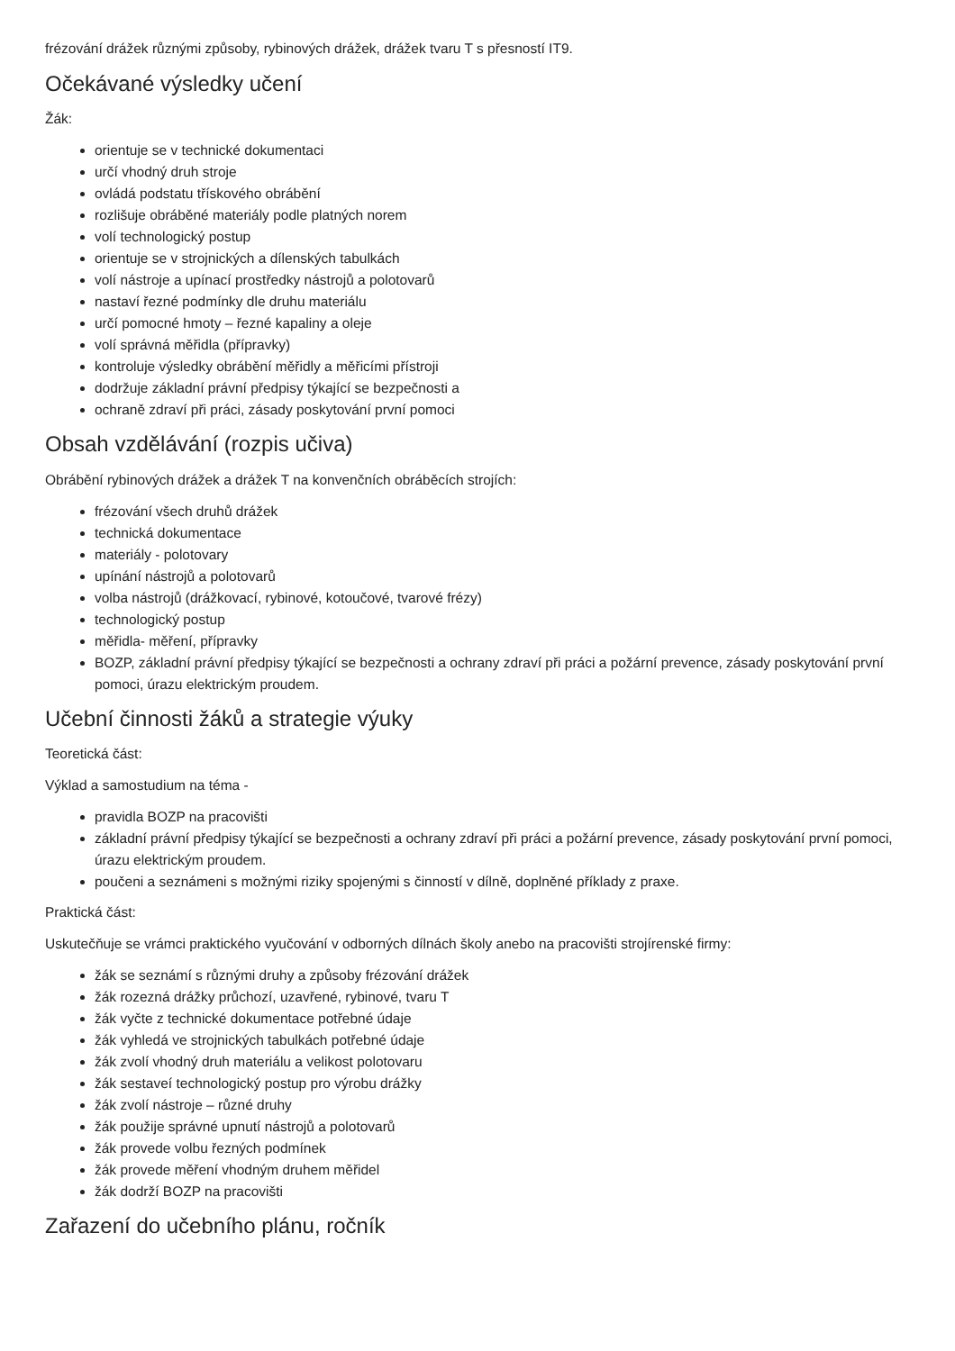frézování drážek různými způsoby, rybinových drážek, drážek tvaru T s přesností IT9.
Očekávané výsledky učení
Žák:
orientuje se v technické dokumentaci
určí vhodný druh stroje
ovládá podstatu třískového obrábění
rozlišuje obráběné materiály podle platných norem
volí technologický postup
orientuje se v strojnických a dílenských tabulkách
volí nástroje a upínací prostředky nástrojů a polotovarů
nastaví řezné podmínky dle druhu materiálu
určí pomocné hmoty – řezné kapaliny a oleje
volí správná měřidla (přípravky)
kontroluje výsledky obrábění měřidly a měřicími přístroji
dodržuje základní právní předpisy týkající se bezpečnosti a
ochraně zdraví při práci, zásady poskytování první pomoci
Obsah vzdělávání (rozpis učiva)
Obrábění rybinových drážek a drážek T na konvenčních obráběcích strojích:
frézování všech druhů drážek
technická dokumentace
materiály - polotovary
upínání nástrojů a polotovarů
volba nástrojů (drážkovací, rybinové, kotoučové, tvarové frézy)
technologický postup
měřidla- měření, přípravky
BOZP, základní právní předpisy týkající se bezpečnosti a ochrany zdraví při práci a požární prevence, zásady poskytování první pomoci, úrazu elektrickým proudem.
Učební činnosti žáků a strategie výuky
Teoretická část:
Výklad a samostudium na téma -
pravidla BOZP na pracovišti
základní právní předpisy týkající se bezpečnosti a ochrany zdraví při práci a požární prevence, zásady poskytování první pomoci, úrazu elektrickým proudem.
poučeni a seznámeni s možnými riziky spojenými s činností v dílně, doplněné příklady z praxe.
Praktická část:
Uskutečňuje se vrámci praktického vyučování v odborných dílnách školy anebo na pracovišti strojírenské firmy:
žák se seznámí s různými druhy a způsoby frézování drážek
žák rozezná drážky průchozí, uzavřené, rybinové, tvaru T
žák vyčte z technické dokumentace potřebné údaje
žák vyhledá ve strojnických tabulkách potřebné údaje
žák zvolí vhodný druh materiálu a velikost polotovaru
žák sestaveí technologický postup pro výrobu drážky
žák zvolí nástroje – různé druhy
žák použije správné upnutí nástrojů a polotovarů
žák provede volbu řezných podmínek
žák provede měření vhodným druhem měřidel
žák dodrží BOZP na pracovišti
Zařazení do učebního plánu, ročník